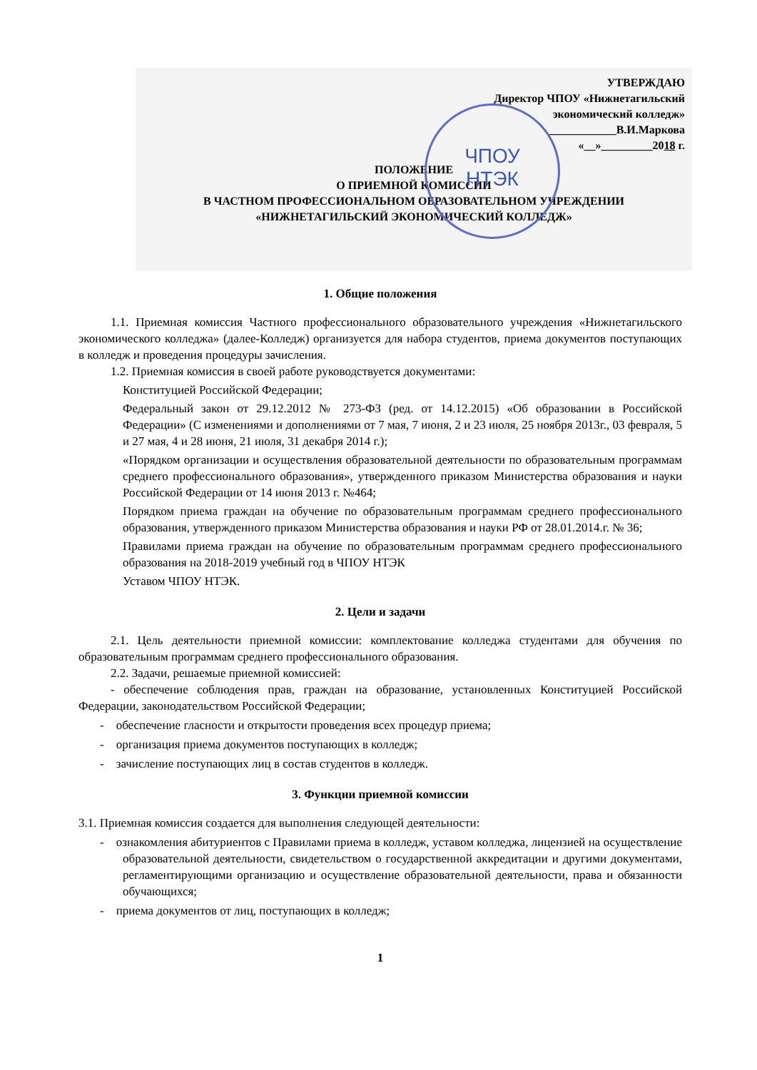УТВЕРЖДАЮ
Директор ЧПОУ «Нижнетагильский
экономический колледж»
____________В.И.Маркова
«__»_________2018 г.
ЧПОУ
НТЭК
ПОЛОЖЕНИЕ
О ПРИЕМНОЙ КОМИССИИ
В ЧАСТНОМ ПРОФЕССИОНАЛЬНОМ ОБРАЗОВАТЕЛЬНОМ УЧРЕЖДЕНИИ
«НИЖНЕТАГИЛЬСКИЙ ЭКОНОМИЧЕСКИЙ КОЛЛЕДЖ»
1. Общие положения
1.1. Приемная комиссия Частного профессионального образовательного учреждения «Нижнетагильского экономического колледжа» (далее-Колледж) организуется для набора студентов, приема документов поступающих в колледж и проведения процедуры зачисления.
1.2. Приемная комиссия в своей работе руководствуется документами:
Конституцией Российской Федерации;
Федеральный закон от 29.12.2012 № 273-ФЗ (ред. от 14.12.2015) «Об образовании в Российской Федерации» (С изменениями и дополнениями от 7 мая, 7 июня, 2 и 23 июля, 25 ноября 2013г., 03 февраля, 5 и 27 мая, 4 и 28 июня, 21 июля, 31 декабря 2014 г.);
«Порядком организации и осуществления образовательной деятельности по образовательным программам среднего профессионального образования», утвержденного приказом Министерства образования и науки Российской Федерации от 14 июня 2013 г. №464;
Порядком приема граждан на обучение по образовательным программам среднего профессионального образования, утвержденного приказом Министерства образования и науки РФ от 28.01.2014.г. № 36;
Правилами приема граждан на обучение по образовательным программам среднего профессионального образования на 2018-2019 учебный год в ЧПОУ НТЭК
Уставом ЧПОУ НТЭК.
2. Цели и задачи
2.1. Цель деятельности приемной комиссии: комплектование колледжа студентами для обучения по образовательным программам среднего профессионального образования.
2.2. Задачи, решаемые приемной комиссией:
- обеспечение соблюдения прав, граждан на образование, установленных Конституцией Российской Федерации, законодательством Российской Федерации;
- обеспечение гласности и открытости проведения всех процедур приема;
- организация приема документов поступающих в колледж;
- зачисление поступающих лиц в состав студентов в колледж.
3. Функции приемной комиссии
3.1. Приемная комиссия создается для выполнения следующей деятельности:
- ознакомления абитуриентов с Правилами приема в колледж, уставом колледжа, лицензией на осуществление образовательной деятельности, свидетельством о государственной аккредитации и другими документами, регламентирующими организацию и осуществление образовательной деятельности, права и обязанности обучающихся;
- приема документов от лиц, поступающих в колледж;
1